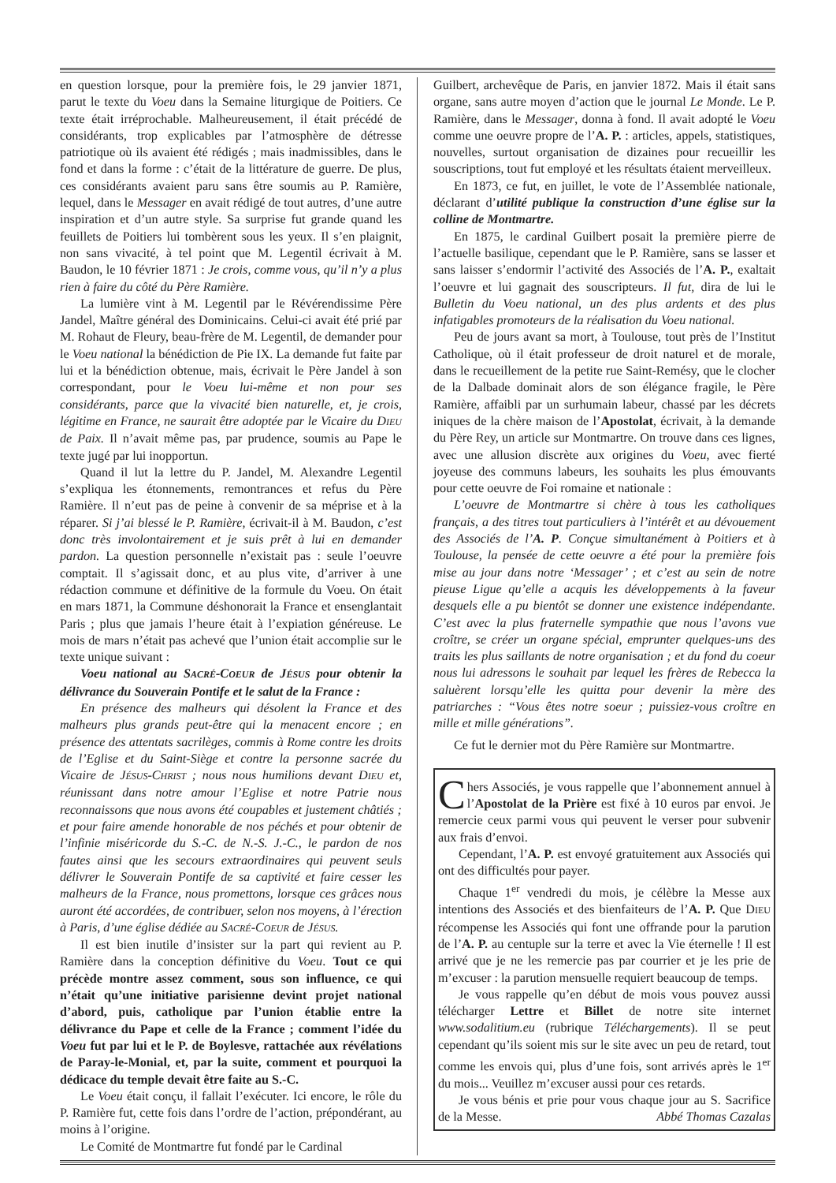en question lorsque, pour la première fois, le 29 janvier 1871, parut le texte du Voeu dans la Semaine liturgique de Poitiers. Ce texte était irréprochable. Malheureusement, il était précédé de considérants, trop explicables par l’atmosphère de détresse patriotique où ils avaient été rédigés ; mais inadmissibles, dans le fond et dans la forme : c’était de la littérature de guerre. De plus, ces considérants avaient paru sans être soumis au P. Ramière, lequel, dans le Messager en avait rédigé de tout autres, d’une autre inspiration et d’un autre style. Sa surprise fut grande quand les feuillets de Poitiers lui tombèrent sous les yeux. Il s’en plaignit, non sans vivacité, à tel point que M. Legentil écrivait à M. Baudon, le 10 février 1871 : Je crois, comme vous, qu’il n’y a plus rien à faire du côté du Père Ramière.
La lumière vint à M. Legentil par le Révérendissime Père Jandel, Maître général des Dominicains. Celui-ci avait été prié par M. Rohaut de Fleury, beau-frère de M. Legentil, de demander pour le Voeu national la bénédiction de Pie IX. La demande fut faite par lui et la bénédiction obtenue, mais, écrivait le Père Jandel à son correspondant, pour le Voeu lui-même et non pour ses considérants, parce que la vivacité bien naturelle, et, je crois, légitime en France, ne saurait être adoptée par le Vicaire du DIEU de Paix. Il n’avait même pas, par prudence, soumis au Pape le texte jugé par lui inopportun.
Quand il lut la lettre du P. Jandel, M. Alexandre Legentil s’expliqua les étonnements, remontrances et refus du Père Ramière. Il n’eut pas de peine à convenir de sa méprise et à la réparer. Si j’ai blessé le P. Ramière, écrivait-il à M. Baudon, c’est donc très involontairement et je suis prêt à lui en demander pardon. La question personnelle n’existait pas : seule l’oeuvre comptait. Il s’agissait donc, et au plus vite, d’arriver à une rédaction commune et définitive de la formule du Voeu. On était en mars 1871, la Commune déshonorait la France et ensenglantait Paris ; plus que jamais l’heure était à l’expiation généreuse. Le mois de mars n’était pas achevé que l’union était accomplie sur le texte unique suivant :
Voeu national au SACRÉ-COEUR de JÉSUS pour obtenir la délivrance du Souverain Pontife et le salut de la France :
En présence des malheurs qui désolent la France et des malheurs plus grands peut-être qui la menacent encore ; en présence des attentats sacrilèges, commis à Rome contre les droits de l’Eglise et du Saint-Siège et contre la personne sacrée du Vicaire de JÉSUS-CHRIST ; nous nous humilions devant DIEU et, réunissant dans notre amour l’Eglise et notre Patrie nous reconnaissons que nous avons été coupables et justement châtiés ; et pour faire amende honorable de nos péchés et pour obtenir de l’infinie miséricorde du S.-C. de N.-S. J.-C., le pardon de nos fautes ainsi que les secours extraordinaires qui peuvent seuls délivrer le Souverain Pontife de sa captivité et faire cesser les malheurs de la France, nous promettons, lorsque ces grâces nous auront été accordées, de contribuer, selon nos moyens, à l’érection à Paris, d’une église dédiée au SACRÉ-COEUR de JÉSUS.
Il est bien inutile d’insister sur la part qui revient au P. Ramière dans la conception définitive du Voeu. Tout ce qui précède montre assez comment, sous son influence, ce qui n’était qu’une initiative parisienne devint projet national d’abord, puis, catholique par l’union établie entre la délivrance du Pape et celle de la France ; comment l’idée du Voeu fut par lui et le P. de Boylesve, rattachée aux révélations de Paray-le-Monial, et, par la suite, comment et pourquoi la dédicace du temple devait être faite au S.-C.
Le Voeu était conçu, il fallait l’exécuter. Ici encore, le rôle du P. Ramière fut, cette fois dans l’ordre de l’action, prépondérant, au moins à l’origine.
Le Comité de Montmartre fut fondé par le Cardinal
Guilbert, archevêque de Paris, en janvier 1872. Mais il était sans organe, sans autre moyen d’action que le journal Le Monde. Le P. Ramière, dans le Messager, donna à fond. Il avait adopté le Voeu comme une oeuvre propre de l’A. P. : articles, appels, statistiques, nouvelles, surtout organisation de dizaines pour recueillir les souscriptions, tout fut employé et les résultats étaient merveilleux.
En 1873, ce fut, en juillet, le vote de l’Assemblée nationale, déclarant d’utilité publique la construction d’une église sur la colline de Montmartre.
En 1875, le cardinal Guilbert posait la première pierre de l’actuelle basilique, cependant que le P. Ramière, sans se lasser et sans laisser s’endormir l’activité des Associés de l’A. P., exaltait l’oeuvre et lui gagnait des souscripteurs. Il fut, dira de lui le Bulletin du Voeu national, un des plus ardents et des plus infatigables promoteurs de la réalisation du Voeu national.
Peu de jours avant sa mort, à Toulouse, tout près de l’Institut Catholique, où il était professeur de droit naturel et de morale, dans le recueillement de la petite rue Saint-Remésy, que le clocher de la Dalbade dominait alors de son élégance fragile, le Père Ramière, affaibli par un surhumain labeur, chassé par les décrets iniques de la chère maison de l’Apostolat, écrivait, à la demande du Père Rey, un article sur Montmartre. On trouve dans ces lignes, avec une allusion discrète aux origines du Voeu, avec fierté joyeuse des communs labeurs, les souhaits les plus émouvants pour cette oeuvre de Foi romaine et nationale :
L’oeuvre de Montmartre si chère à tous les catholiques français, a des titres tout particuliers à l’intérêt et au dévouement des Associés de l’A. P. Conçue simultanément à Poitiers et à Toulouse, la pensée de cette oeuvre a été pour la première fois mise au jour dans notre ‘Messager’ ; et c’est au sein de notre pieuse Ligue qu’elle a acquis les développements à la faveur desquels elle a pu bientôt se donner une existence indépendante. C’est avec la plus fraternelle sympathie que nous l’avons vue croître, se créer un organe spécial, emprunter quelques-uns des traits les plus saillants de notre organisation ; et du fond du coeur nous lui adressons le souhait par lequel les frères de Rebecca la saluèrent lorsqu’elle les quitta pour devenir la mère des patriarches : “Vous êtes notre soeur ; puissiez-vous croître en mille et mille générations”.
Ce fut le dernier mot du Père Ramière sur Montmartre.
Chers Associés, je vous rappelle que l’abonnement annuel à l’Apostolat de la Prière est fixé à 10 euros par envoi. Je remercie ceux parmi vous qui peuvent le verser pour subvenir aux frais d’envoi.
Cependant, l’A. P. est envoyé gratuitement aux Associés qui ont des difficultés pour payer.
Chaque 1<sup>er</sup> vendredi du mois, je célèbre la Messe aux intentions des Associés et des bienfaiteurs de l’A. P. Que DIEU récompense les Associés qui font une offrande pour la parution de l’A. P. au centuple sur la terre et avec la Vie éternelle ! Il est arrivé que je ne les remercie pas par courrier et je les prie de m’excuser : la parution mensuelle requiert beaucoup de temps.
Je vous rappelle qu’en début de mois vous pouvez aussi télécharger Lettre et Billet de notre site internet www.sodalitium.eu (rubrique Téléchargements). Il se peut cependant qu’ils soient mis sur le site avec un peu de retard, tout comme les envois qui, plus d’une fois, sont arrivés après le 1<sup>er</sup> du mois... Veuillez m’excuser aussi pour ces retards.
Je vous bénis et prie pour vous chaque jour au S. Sacrifice de la Messe. Abbé Thomas Cazalas